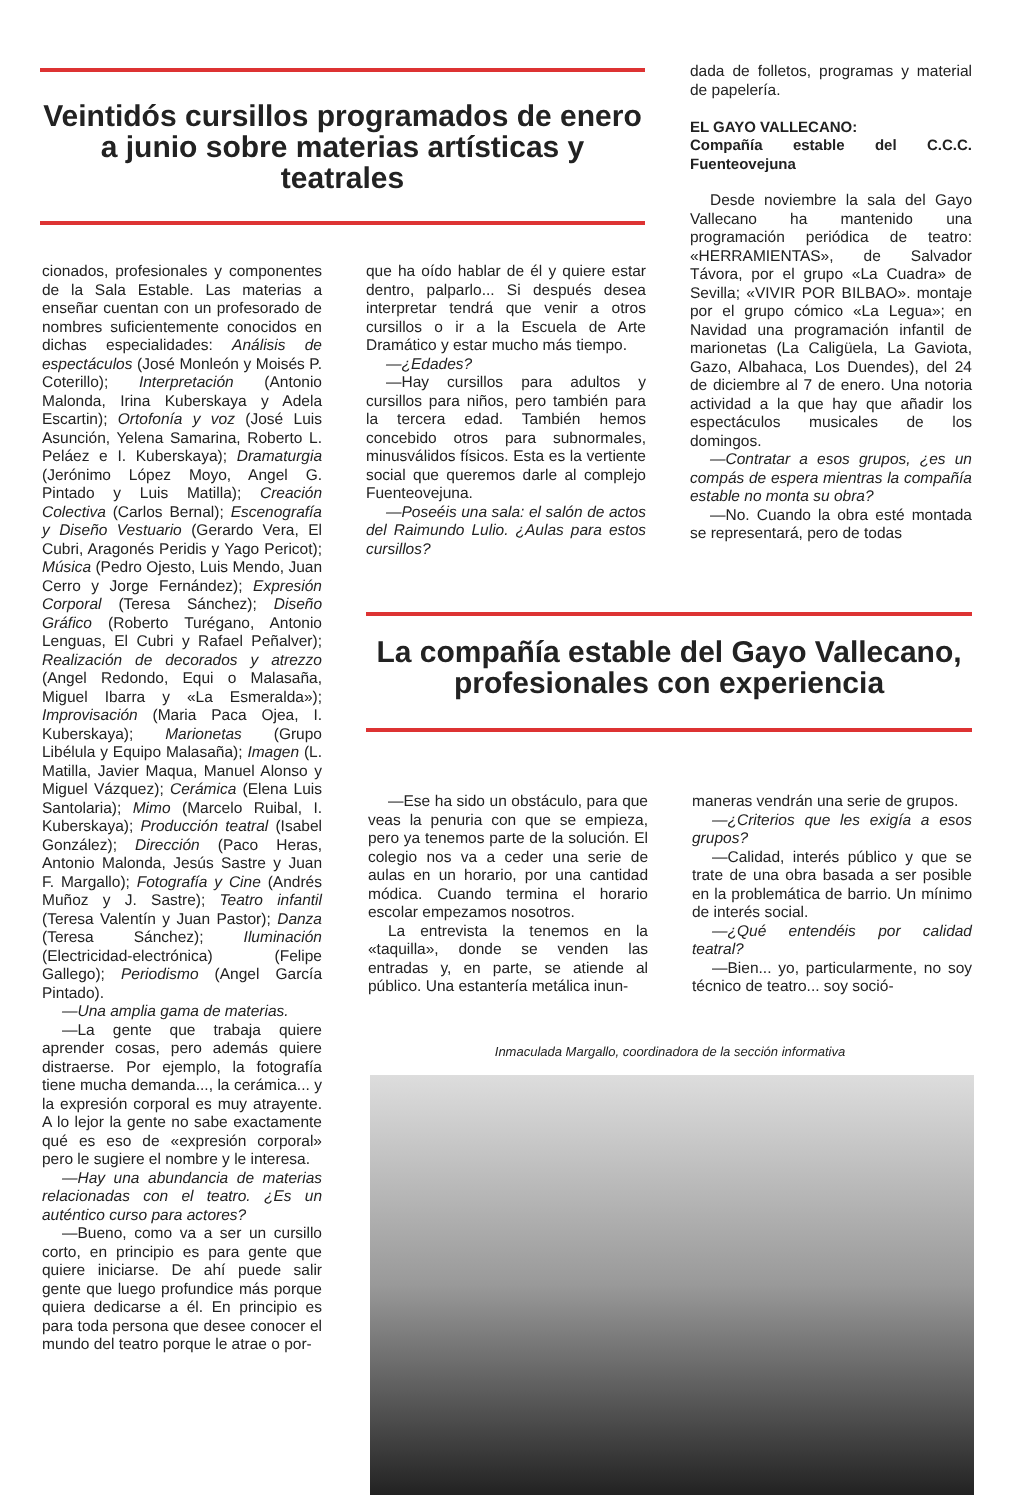Veintidós cursillos programados de enero a junio sobre materias artísticas y teatrales
dada de folletos, programas y material de papelería.
EL GAYO VALLECANO:
Compañía estable del C.C.C. Fuenteovejuna
Desde noviembre la sala del Gayo Vallecano ha mantenido una programación periódica de teatro: «HERRAMIENTAS», de Salvador Távora, por el grupo «La Cuadra» de Sevilla; «VIVIR POR BILBAO». montaje por el grupo cómico «La Legua»; en Navidad una programación infantil de marionetas (La Caligüela, La Gaviota, Gazo, Albahaca, Los Duendes), del 24 de diciembre al 7 de enero. Una notoria actividad a la que hay que añadir los espectáculos musicales de los domingos.
—Contratar a esos grupos, ¿es un compás de espera mientras la compañía estable no monta su obra?
—No. Cuando la obra esté montada se representará, pero de todas
cionados, profesionales y componentes de la Sala Estable. Las materias a enseñar cuentan con un profesorado de nombres suficientemente conocidos en dichas especialidades: Análisis de espectáculos (José Monleón y Moisés P. Coterillo); Interpretación (Antonio Malonda, Irina Kuberskaya y Adela Escartin); Ortofonía y voz (José Luis Asunción, Yelena Samarina, Roberto L. Peláez e I. Kuberskaya); Dramaturgia (Jerónimo López Moyo, Angel G. Pintado y Luis Matilla); Creación Colectiva (Carlos Bernal); Escenografía y Diseño Vestuario (Gerardo Vera, El Cubri, Aragonés Peridis y Yago Pericot); Música (Pedro Ojesto, Luis Mendo, Juan Cerro y Jorge Fernández); Expresión Corporal (Teresa Sánchez); Diseño Gráfico (Roberto Turégano, Antonio Lenguas, El Cubri y Rafael Peñalver); Realización de decorados y atrezzo (Angel Redondo, Equi o Malasaña, Miguel Ibarra y «La Esmeralda»); Improvisación (Maria Paca Ojea, I. Kuberskaya); Marionetas (Grupo Libélula y Equipo Malasaña); Imagen (L. Matilla, Javier Maqua, Manuel Alonso y Miguel Vázquez); Cerámica (Elena Luis Santolaria); Mimo (Marcelo Ruibal, I. Kuberskaya); Producción teatral (Isabel González); Dirección (Paco Heras, Antonio Malonda, Jesús Sastre y Juan F. Margallo); Fotografía y Cine (Andrés Muñoz y J. Sastre); Teatro infantil (Teresa Valentín y Juan Pastor); Danza (Teresa Sánchez); Iluminación (Electricidad-electrónica) (Felipe Gallego); Periodismo (Angel García Pintado).
—Una amplia gama de materias.
—La gente que trabaja quiere aprender cosas, pero además quiere distraerse. Por ejemplo, la fotografía tiene mucha demanda..., la cerámica... y la expresión corporal es muy atrayente. A lo lejor la gente no sabe exactamente qué es eso de «expresión corporal» pero le sugiere el nombre y le interesa.
—Hay una abundancia de materias relacionadas con el teatro. ¿Es un auténtico curso para actores?
—Bueno, como va a ser un cursillo corto, en principio es para gente que quiere iniciarse. De ahí puede salir gente que luego profundice más porque quiera dedicarse a él. En principio es para toda persona que desee conocer el mundo del teatro porque le atrae o por-
que ha oído hablar de él y quiere estar dentro, palparlo... Si después desea interpretar tendrá que venir a otros cursillos o ir a la Escuela de Arte Dramático y estar mucho más tiempo.
—¿Edades?
—Hay cursillos para adultos y cursillos para niños, pero también para la tercera edad. También hemos concebido otros para subnormales, minusválidos físicos. Esta es la vertiente social que queremos darle al complejo Fuenteovejuna.
—Poseéis una sala: el salón de actos del Raimundo Lulio. ¿Aulas para estos cursillos?
La compañía estable del Gayo Vallecano, profesionales con experiencia
—Ese ha sido un obstáculo, para que veas la penuria con que se empieza, pero ya tenemos parte de la solución. El colegio nos va a ceder una serie de aulas en un horario, por una cantidad módica. Cuando termina el horario escolar empezamos nosotros.
La entrevista la tenemos en la «taquilla», donde se venden las entradas y, en parte, se atiende al público. Una estantería metálica inun-
maneras vendrán una serie de grupos.
—¿Criterios que les exigía a esos grupos?
—Calidad, interés público y que se trate de una obra basada a ser posible en la problemática de barrio. Un mínimo de interés social.
—¿Qué entendéis por calidad teatral?
—Bien... yo, particularmente, no soy técnico de teatro... soy soció-
Inmaculada Margallo, coordinadora de la sección informativa